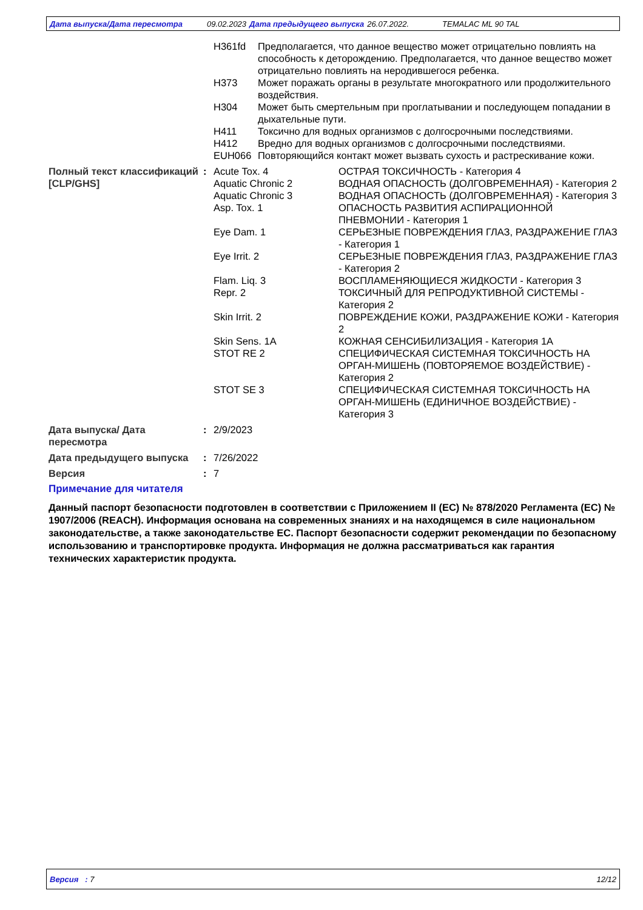Дата выпуска/Дата пересмотра 09.02.2023 Дата предыдущего выпуска 26.07.2022. TEMALAC ML 90 TAL
| H361fd | Предполагается, что данное вещество может отрицательно повлиять на способность к деторождению. Предполагается, что данное вещество может отрицательно повлиять на неродившегося ребенка. |
| H373 | Может поражать органы в результате многократного или продолжительного воздействия. |
| H304 | Может быть смертельным при проглатывании и последующем попадании в дыхательные пути. |
| H411 | Токсично для водных организмов с долгосрочными последствиями. |
| H412 | Вредно для водных организмов с долгосрочными последствиями. |
| EUH066 | Повторяющийся контакт может вызвать сухость и растрескивание кожи. |
| Полный текст классификаций [CLP/GHS] | : | Acute Tox. 4 | ОСТРАЯ ТОКСИЧНОСТЬ - Категория 4 |
| | | Aquatic Chronic 2 | ВОДНАЯ ОПАСНОСТЬ (ДОЛГОВРЕМЕННАЯ) - Категория 2 |
| | | Aquatic Chronic 3 | ВОДНАЯ ОПАСНОСТЬ (ДОЛГОВРЕМЕННАЯ) - Категория 3 |
| | | Asp. Tox. 1 | ОПАСНОСТЬ РАЗВИТИЯ АСПИРАЦИОННОЙ ПНЕВМОНИИ - Категория 1 |
| | | Eye Dam. 1 | СЕРЬЕЗНЫЕ ПОВРЕЖДЕНИЯ ГЛАЗ, РАЗДРАЖЕНИЕ ГЛАЗ - Категория 1 |
| | | Eye Irrit. 2 | СЕРЬЕЗНЫЕ ПОВРЕЖДЕНИЯ ГЛАЗ, РАЗДРАЖЕНИЕ ГЛАЗ - Категория 2 |
| | | Flam. Liq. 3 | ВОСПЛАМЕНЯЮЩИЕСЯ ЖИДКОСТИ - Категория 3 |
| | | Repr. 2 | ТОКСИЧНЫЙ ДЛЯ РЕПРОДУКТИВНОЙ СИСТЕМЫ - Категория 2 |
| | | Skin Irrit. 2 | ПОВРЕЖДЕНИЕ КОЖИ, РАЗДРАЖЕНИЕ КОЖИ - Категория 2 |
| | | Skin Sens. 1A | КОЖНАЯ СЕНСИБИЛИЗАЦИЯ - Категория 1A |
| | | STOT RE 2 | СПЕЦИФИЧЕСКАЯ СИСТЕМНАЯ ТОКСИЧНОСТЬ НА ОРГАН-МИШЕНЬ (ПОВТОРЯЕМОЕ ВОЗДЕЙСТВИЕ) - Категория 2 |
| | | STOT SE 3 | СПЕЦИФИЧЕСКАЯ СИСТЕМНАЯ ТОКСИЧНОСТЬ НА ОРГАН-МИШЕНЬ (ЕДИНИЧНОЕ ВОЗДЕЙСТВИЕ) - Категория 3 |
| Дата выпуска/ Дата пересмотра | : | 2/9/2023 |
| Дата предыдущего выпуска | : | 7/26/2022 |
| Версия | : | 7 |
Примечание для читателя
Данный паспорт безопасности подготовлен в соответствии с Приложением II (ЕС) № 878/2020 Регламента (ЕС) № 1907/2006 (REACH). Информация основана на современных знаниях и на находящемся в силе национальном законодательстве, а также законодательстве ЕС. Паспорт безопасности содержит рекомендации по безопасному использованию и транспортировке продукта. Информация не должна рассматриваться как гарантия технических характеристик продукта.
Версия : 7 12/12